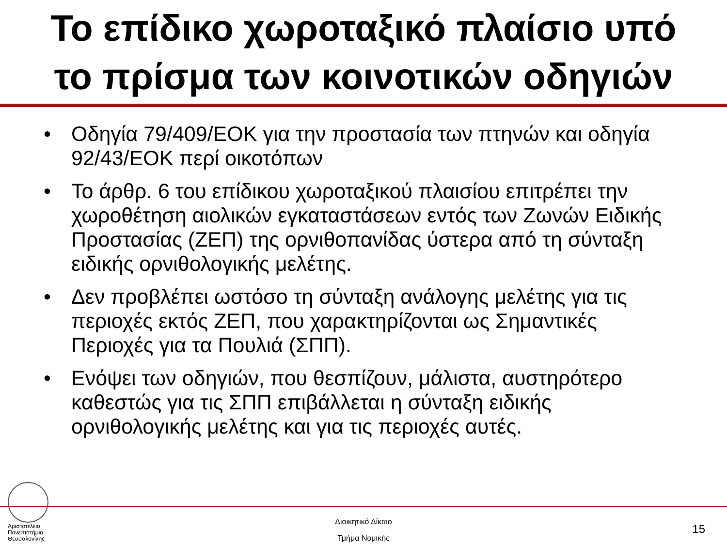Το επίδικο χωροταξικό πλαίσιο υπό
το πρίσμα των κοινοτικών οδηγιών
• Οδηγία 79/409/ΕΟΚ για την προστασία των πτηνών και οδηγία 92/43/ΕΟΚ περί οικοτόπων
• Το άρθρ. 6 του επίδικου χωροταξικού πλαισίου επιτρέπει την χωροθέτηση αιολικών εγκαταστάσεων εντός των Ζωνών Ειδικής Προστασίας (ΖΕΠ) της ορνιθοπανίδας ύστερα από τη σύνταξη ειδικής ορνιθολογικής μελέτης.
• Δεν προβλέπει ωστόσο τη σύνταξη ανάλογης μελέτης για τις περιοχές εκτός ΖΕΠ, που χαρακτηρίζονται ως Σημαντικές Περιοχές για τα Πουλιά (ΣΠΠ).
• Ενόψει των οδηγιών, που θεσπίζουν, μάλιστα, αυστηρότερο καθεστώς για τις ΣΠΠ επιβάλλεται η σύνταξη ειδικής ορνιθολογικής μελέτης και για τις περιοχές αυτές.
Αριστοτέλειο
Πανεπιστήμιο
Θεσσαλονίκης
Διοικητικό Δίκαιο
Τμήμα Νομικής
15